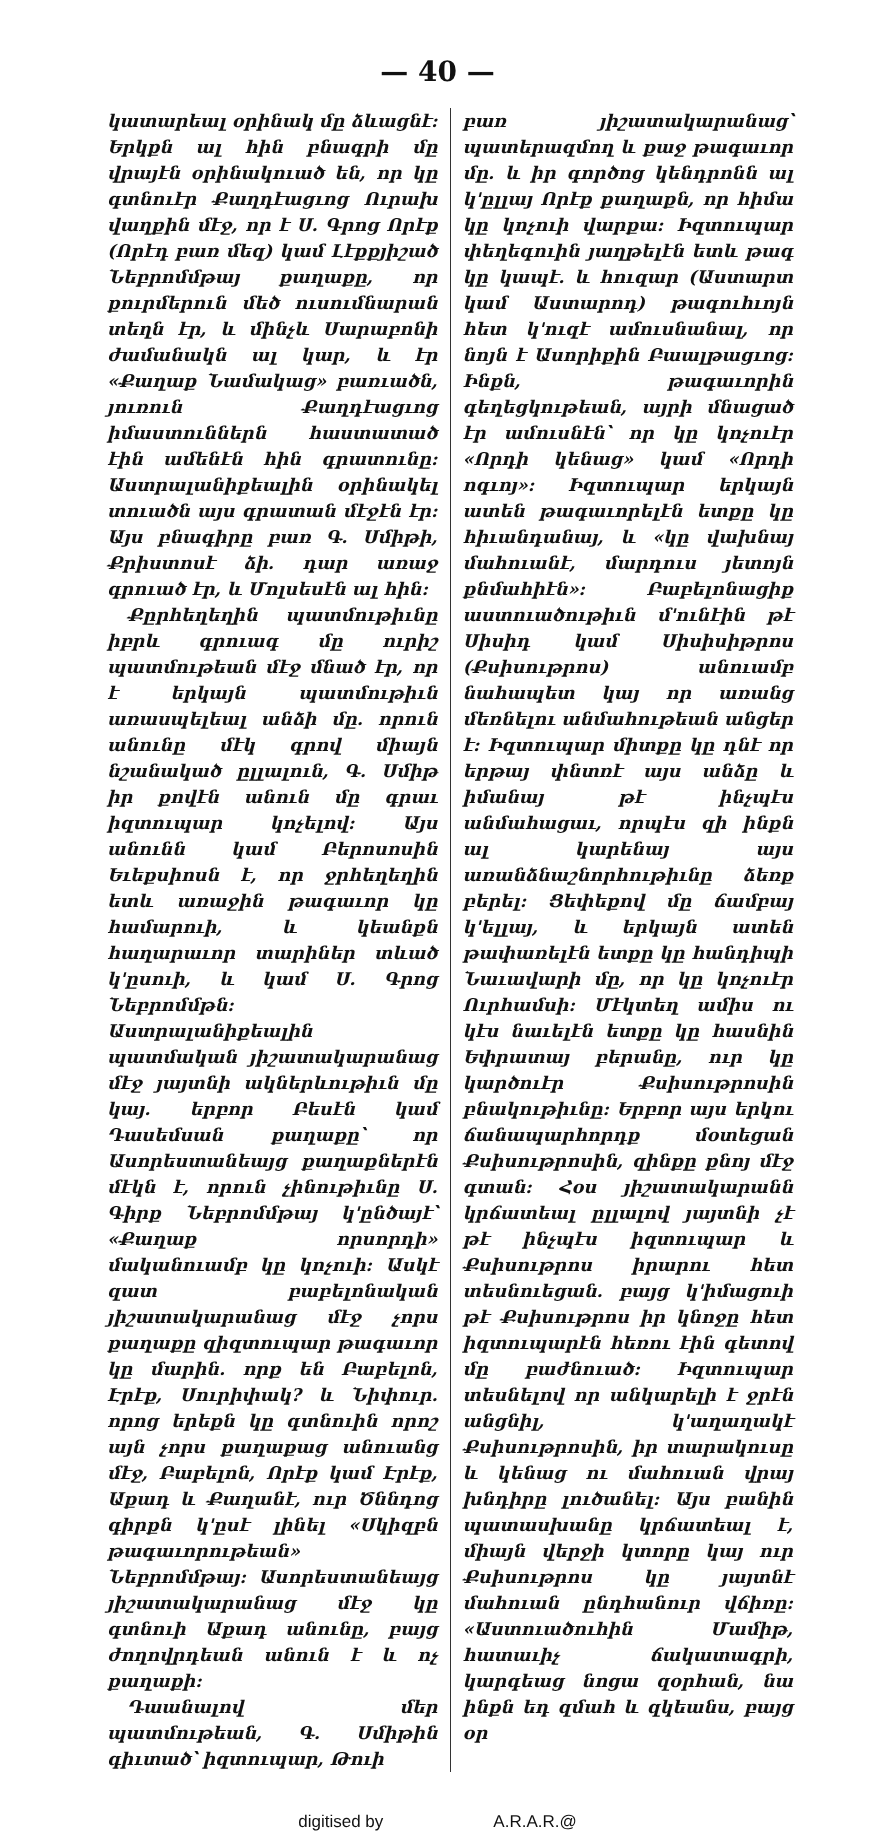— 40 —
կատարեալ օրինակ մը ձևացնէ: Երկքն ալ հին բնագրի մը վրայէն օրինակուած են, որ կը գտնուէր Քաղդէացւոց Ուրախ վաղքին մէջ, որ է Ս. Գրոց Որէք (Որէդ բառ մեզ) կամ Լէքքյիշած Նեբրոմմթայ քաղաքը, որ քուրմերուն մեծ ուսումնարան տեղն էր, և մինչև Սարաբոնի ժամանակն ալ կար, և էր «Քաղաք Նամակաց» բառւածն, յուռուն Քաղդէացւոց իմաստուններն հաստատած էին ամենէն հին գրատունը: Աստրալանիքեալին օրինակել տուածն այս գրատան մէջէն էր: Այս բնագիրը բառ Գ. Սմիթի, Քրիստոսէ ձի. դար առաջ գրուած էր, և Մոլսեսէն ալ հին:
Քըրհեղեղին պատմութիւնը իբրև գրուագ մը ուրիշ պատմութեան մէջ մնած էր, որ է երկայն պատմութիւն առասպելեալ անձի մը. որուն անունը մէկ գրով միայն նշանակած ըլլալուն, Գ. Սմիթ իր քովէն անուն մը գրաւ իզտուպար կոչելով: Այս անունն կամ Բերոսոսին Եւեքսիոսն է, որ ջրհեղեղին ետև առաջին թագաւոր կը համարուի, և կեանքն հաղարաւոր տարիներ տևած կ'ըսուի, և կամ Ս. Գրոց Նեբրոմմթն: Աստրալանիքեալին պատմական յիշատակարանաց մէջ յայտնի ակներևութիւն մը կայ. երբոր Բեսէն կամ Դասեմսան քաղաքը՝ որ Ասորեստանեայց քաղաքներէն մէկն է, որուն չինութիւնը Ս. Գիրք Նեբրոմմթայ կ'ընծայէ՝ «Քաղաք որսորդի» մականուամբ կը կոչուի: Ասկէ զատ բաբելոնական յիշատակարանաց մէջ չորս քաղաքը զիզտուպար թագաւոր կը մարին. որք են Բաբելոն, Էրէք, Սուրիփակ? և Նիփուր. որոց երեքն կը գտնուին որոշ այն չորս քաղաքաց անուանց մէջ, Բաբելոն, Որէք կամ Էրէք, Աքադ և Քաղանէ, ուր Ծննդոց գիրքն կ'ըսէ լինել «Սկիզբն թագաւորութեան» Նեբրոմմթայ: Ասորեստանեայց յիշատակարանաց մէջ կը գտնուի Աքադ անունը, բայց ժողովրդեան անուն է և ոչ քաղաքի:
Դաանալով մեր պատմութեան, Գ. Սմիթին գիւտած՝ իզտուպար, Թուի
բառ յիշատակարանաց՝ պատերազմող և քաջ թագաւոր մը. և իր գործոց կենդրոնն ալ կ'ըլլայ Որէք քաղաքն, որ հիմա կը կոչուի վարքա: Իզտուպար փեղեգուին յաղթելէն ետև թագ կը կապէ. և հուզար (Աստարտ կամ Աստարոդ) թագուհւոյն հետ կ'ուզէ ամուսնանալ, որ նոյն է Ասորիքին Բաալթացւոց: Ինքն, թագաւորին գեղեցկութեան, այրի մնացած էր ամուսնէն՝ որ կը կոչուէր «Որդի կենաց» կամ «Որդի ոգւոյ»: Իզտուպար երկայն ատեն թագաւորելէն ետքը կը հիւանդանայ, և «կը վախնայ մահուանէ, մարդուս յետոյն քնմահիէն»: Բաբելոնացիք աստուածութիւն մ'ունէին թէ Սիսիդ կամ Սիսիսիթրոս (Քսիսութրոս) անուամբ նահապետ կայ որ առանց մեռնելու անմահութեան անցեր է: Իզտուպար միտքը կը դնէ որ երթայ փնտռէ այս անձը և իմանայ թէ ինչպէս անմահացաւ, որպէս զի ինքն ալ կարենայ այս առանձնաշնորհութիւնը ձեռք բերել: Ցեփեքով մը ճամբայ կ'ելլայ, և երկայն ատեն թափառելէն ետքը կը հանդիպի Նաւավարի մը, որ կը կոչուէր Ուրհամսի: Մէկտեղ ամիս ու կէս նաւելէն ետքը կը հասնին Եփրատայ բերանը, ուր կը կարծուէր Քսիսութրոսին բնակութիւնը: Երբոր այս երկու ճանապարհորդք մօտեցան Քսիսութրոսին, զինքը քնոյ մէջ գտան: Հօս յիշատակարանն կրճատեալ ըլլալով յայտնի չէ թէ ինչպէս իզտուպար և Քսիսութրոս իրարու հետ տեսնուեցան. բայց կ'իմացուի թէ Քսիսութրոս իր կնոջը հետ իզտուպարէն հեռու էին գետով մը բաժնուած: Իզտուպար տեսնելով որ անկարելի է ջրէն անցնիլ, կ'աղաղակէ Քսիսութրոսին, իր տարակուսը և կենաց ու մահուան վրայ խնդիրը լուծանել: Այս բանին պատասխանը կրճատեալ է, միայն վերջի կտորը կայ ուր Քսիսութրոս կը յայտնէ մահուան ընդհանուր վճիռը: «Աստուածուհին Մամիթ, հատաւիչ ճակատագրի, կարգեաց նոցա զօրհան, նա ինքն եդ զմահ և զկեանս, բայց օր
digitised by A.R.A.R.@